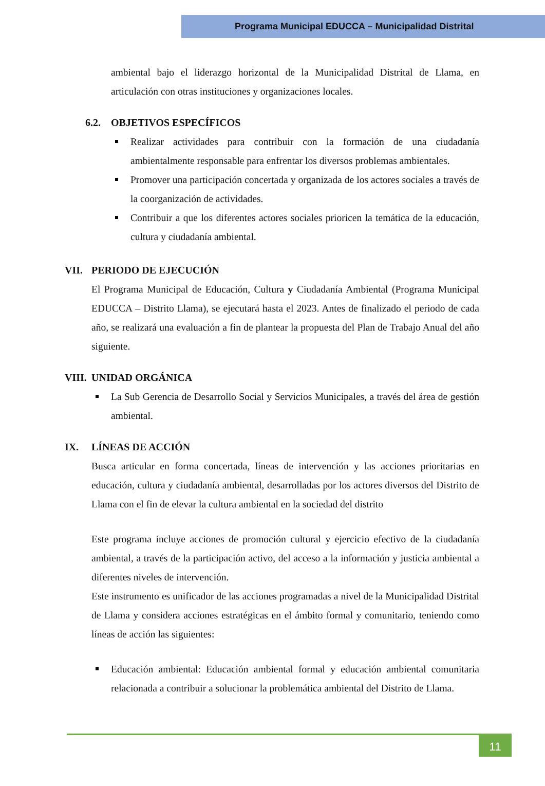Programa Municipal EDUCCA – Municipalidad Distrital
ambiental bajo el liderazgo horizontal de la Municipalidad Distrital de Llama, en articulación con otras instituciones y organizaciones locales.
6.2. OBJETIVOS ESPECÍFICOS
Realizar actividades para contribuir con la formación de una ciudadanía ambientalmente responsable para enfrentar los diversos problemas ambientales.
Promover una participación concertada y organizada de los actores sociales a través de la coorganización de actividades.
Contribuir a que los diferentes actores sociales prioricen la temática de la educación, cultura y ciudadanía ambiental.
VII. PERIODO DE EJECUCIÓN
El Programa Municipal de Educación, Cultura y Ciudadanía Ambiental (Programa Municipal EDUCCA – Distrito Llama), se ejecutará hasta el 2023. Antes de finalizado el periodo de cada año, se realizará una evaluación a fin de plantear la propuesta del Plan de Trabajo Anual del año siguiente.
VIII. UNIDAD ORGÁNICA
La Sub Gerencia de Desarrollo Social y Servicios Municipales, a través del área de gestión ambiental.
IX. LÍNEAS DE ACCIÓN
Busca articular en forma concertada, líneas de intervención y las acciones prioritarias en educación, cultura y ciudadanía ambiental, desarrolladas por los actores diversos del Distrito de Llama con el fin de elevar la cultura ambiental en la sociedad del distrito
Este programa incluye acciones de promoción cultural y ejercicio efectivo de la ciudadanía ambiental, a través de la participación activo, del acceso a la información y justicia ambiental a diferentes niveles de intervención.
Este instrumento es unificador de las acciones programadas a nivel de la Municipalidad Distrital de Llama y considera acciones estratégicas en el ámbito formal y comunitario, teniendo como líneas de acción las siguientes:
Educación ambiental: Educación ambiental formal y educación ambiental comunitaria relacionada a contribuir a solucionar la problemática ambiental del Distrito de Llama.
11